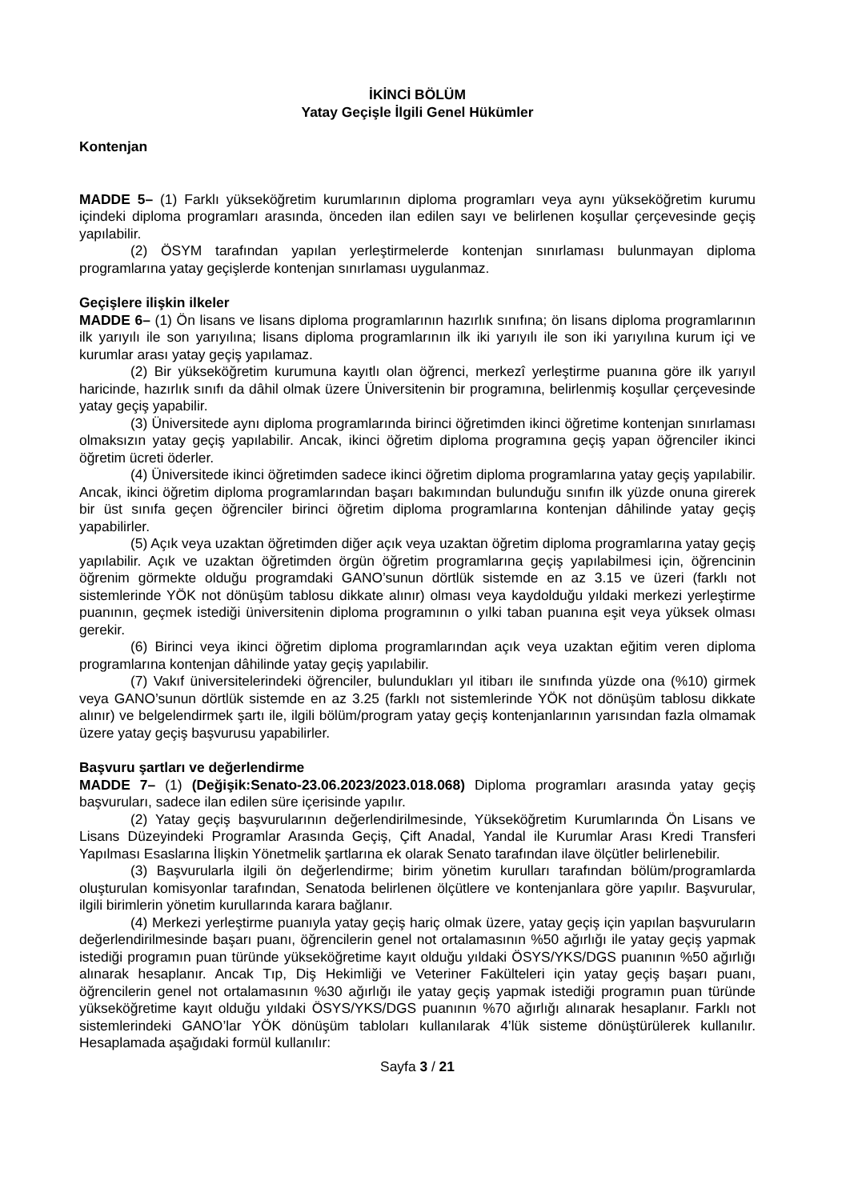İKİNCİ BÖLÜM
Yatay Geçişle İlgili Genel Hükümler
Kontenjan
MADDE 5– (1) Farklı yükseköğretim kurumlarının diploma programları veya aynı yükseköğretim kurumu içindeki diploma programları arasında, önceden ilan edilen sayı ve belirlenen koşullar çerçevesinde geçiş yapılabilir.
(2) ÖSYM tarafından yapılan yerleştirmelerde kontenjan sınırlaması bulunmayan diploma programlarına yatay geçişlerde kontenjan sınırlaması uygulanmaz.
Geçişlere ilişkin ilkeler
MADDE 6– (1) Ön lisans ve lisans diploma programlarının hazırlık sınıfına; ön lisans diploma programlarının ilk yarıyılı ile son yarıyılına; lisans diploma programlarının ilk iki yarıyılı ile son iki yarıyılına kurum içi ve kurumlar arası yatay geçiş yapılamaz.
(2) Bir yükseköğretim kurumuna kayıtlı olan öğrenci, merkezî yerleştirme puanına göre ilk yarıyıl haricinde, hazırlık sınıfı da dâhil olmak üzere Üniversitenin bir programına, belirlenmiş koşullar çerçevesinde yatay geçiş yapabilir.
(3) Üniversitede aynı diploma programlarında birinci öğretimden ikinci öğretime kontenjan sınırlaması olmaksızın yatay geçiş yapılabilir. Ancak, ikinci öğretim diploma programına geçiş yapan öğrenciler ikinci öğretim ücreti öderler.
(4) Üniversitede ikinci öğretimden sadece ikinci öğretim diploma programlarına yatay geçiş yapılabilir. Ancak, ikinci öğretim diploma programlarından başarı bakımından bulunduğu sınıfın ilk yüzde onuna girerek bir üst sınıfa geçen öğrenciler birinci öğretim diploma programlarına kontenjan dâhilinde yatay geçiş yapabilirler.
(5) Açık veya uzaktan öğretimden diğer açık veya uzaktan öğretim diploma programlarına yatay geçiş yapılabilir. Açık ve uzaktan öğretimden örgün öğretim programlarına geçiş yapılabilmesi için, öğrencinin öğrenim görmekte olduğu programdaki GANO’sunun dörtlük sistemde en az 3.15 ve üzeri (farklı not sistemlerinde YÖK not dönüşüm tablosu dikkate alınır) olması veya kaydolduğu yıldaki merkezi yerleştirme puanının, geçmek istediği üniversitenin diploma programının o yılki taban puanına eşit veya yüksek olması gerekir.
(6) Birinci veya ikinci öğretim diploma programlarından açık veya uzaktan eğitim veren diploma programlarına kontenjan dâhilinde yatay geçiş yapılabilir.
(7) Vakıf üniversitelerindeki öğrenciler, bulundukları yıl itibarı ile sınıfında yüzde ona (%10) girmek veya GANO’sunun dörtlük sistemde en az 3.25 (farklı not sistemlerinde YÖK not dönüşüm tablosu dikkate alınır) ve belgelendirmek şartı ile, ilgili bölüm/program yatay geçiş kontenjanlarının yarısından fazla olmamak üzere yatay geçiş başvurusu yapabilirler.
Başvuru şartları ve değerlendirme
MADDE 7– (1) (Değişik:Senato-23.06.2023/2023.018.068) Diploma programları arasında yatay geçiş başvuruları, sadece ilan edilen süre içerisinde yapılır.
(2) Yatay geçiş başvurularının değerlendirilmesinde, Yükseköğretim Kurumlarında Ön Lisans ve Lisans Düzeyindeki Programlar Arasında Geçiş, Çift Anadal, Yandal ile Kurumlar Arası Kredi Transferi Yapılması Esaslarına İlişkin Yönetmelik şartlarına ek olarak Senato tarafından ilave ölçütler belirlenebilir.
(3) Başvurularla ilgili ön değerlendirme; birim yönetim kurulları tarafından bölüm/programlarda oluşturulan komisyonlar tarafından, Senatoda belirlenen ölçütlere ve kontenjanlara göre yapılır. Başvurular, ilgili birimlerin yönetim kurullarında karara bağlanır.
(4) Merkezi yerleştirme puanıyla yatay geçiş hariç olmak üzere, yatay geçiş için yapılan başvuruların değerlendirilmesinde başarı puanı, öğrencilerin genel not ortalamasının %50 ağırlığı ile yatay geçiş yapmak istediği programın puan türünde yükseköğretime kayıt olduğu yıldaki ÖSYS/YKS/DGS puanının %50 ağırlığı alınarak hesaplanır. Ancak Tıp, Diş Hekimliği ve Veteriner Fakülteleri için yatay geçiş başarı puanı, öğrencilerin genel not ortalamasının %30 ağırlığı ile yatay geçiş yapmak istediği programın puan türünde yükseköğretime kayıt olduğu yıldaki ÖSYS/YKS/DGS puanının %70 ağırlığı alınarak hesaplanır. Farklı not sistemlerindeki GANO’lar YÖK dönüşüm tabloları kullanılarak 4’lük sisteme dönüştürülerek kullanılır. Hesaplamada aşağıdaki formül kullanılır:
Sayfa 3 / 21